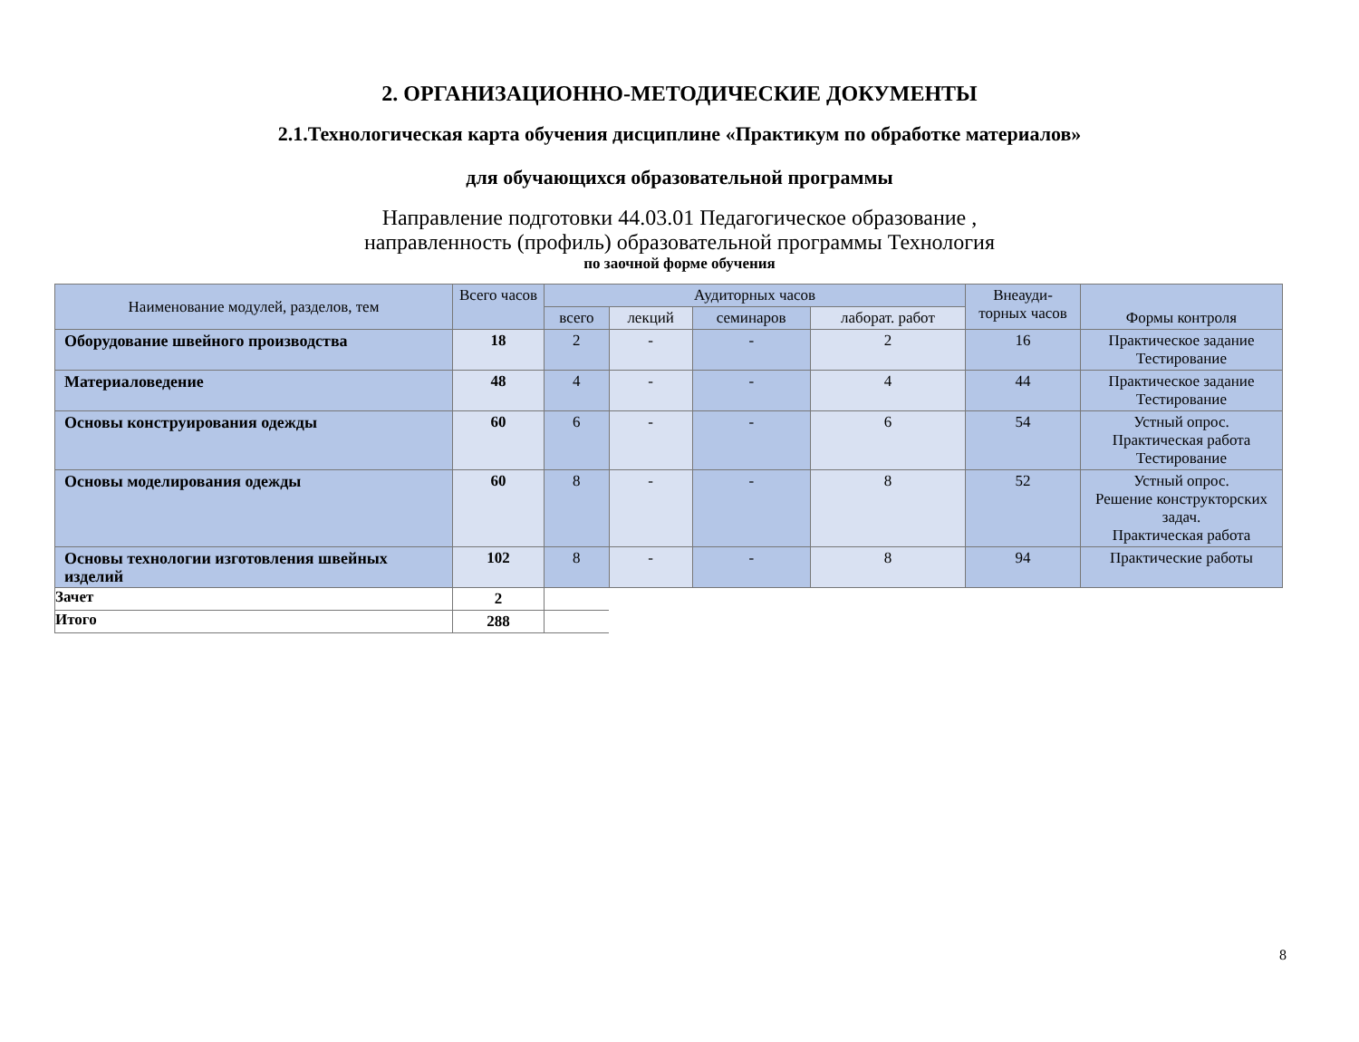2. ОРГАНИЗАЦИОННО-МЕТОДИЧЕСКИЕ ДОКУМЕНТЫ
2.1.Технологическая карта обучения дисциплине «Практикум по обработке материалов»
для обучающихся образовательной программы
Направление подготовки 44.03.01 Педагогическое образование ,
направленность (профиль) образовательной программы Технология
по заочной форме обучения
| Наименование модулей, разделов, тем | Всего часов | Аудиторных часов | | | | Внеауди-торных часов | Формы контроля |
| --- | --- | --- | --- | --- | --- | --- | --- |
| | | всего | лекций | семинаров | лаборат. работ | | |
| Оборудование швейного производства | 18 | 2 | - | - | 2 | 16 | Практическое задание Тестирование |
| Материаловедение | 48 | 4 | - | - | 4 | 44 | Практическое задание Тестирование |
| Основы конструирования одежды | 60 | 6 | - | - | 6 | 54 | Устный опрос. Практическая работа Тестирование |
| Основы моделирования одежды | 60 | 8 | - | - | 8 | 52 | Устный опрос. Решение конструкторских задач. Практическая работа |
| Основы технологии изготовления швейных изделий | 102 | 8 | - | - | 8 | 94 | Практические работы |
| Зачет | 2 | | | | | | |
| Итого | 288 | | | | | | |
8